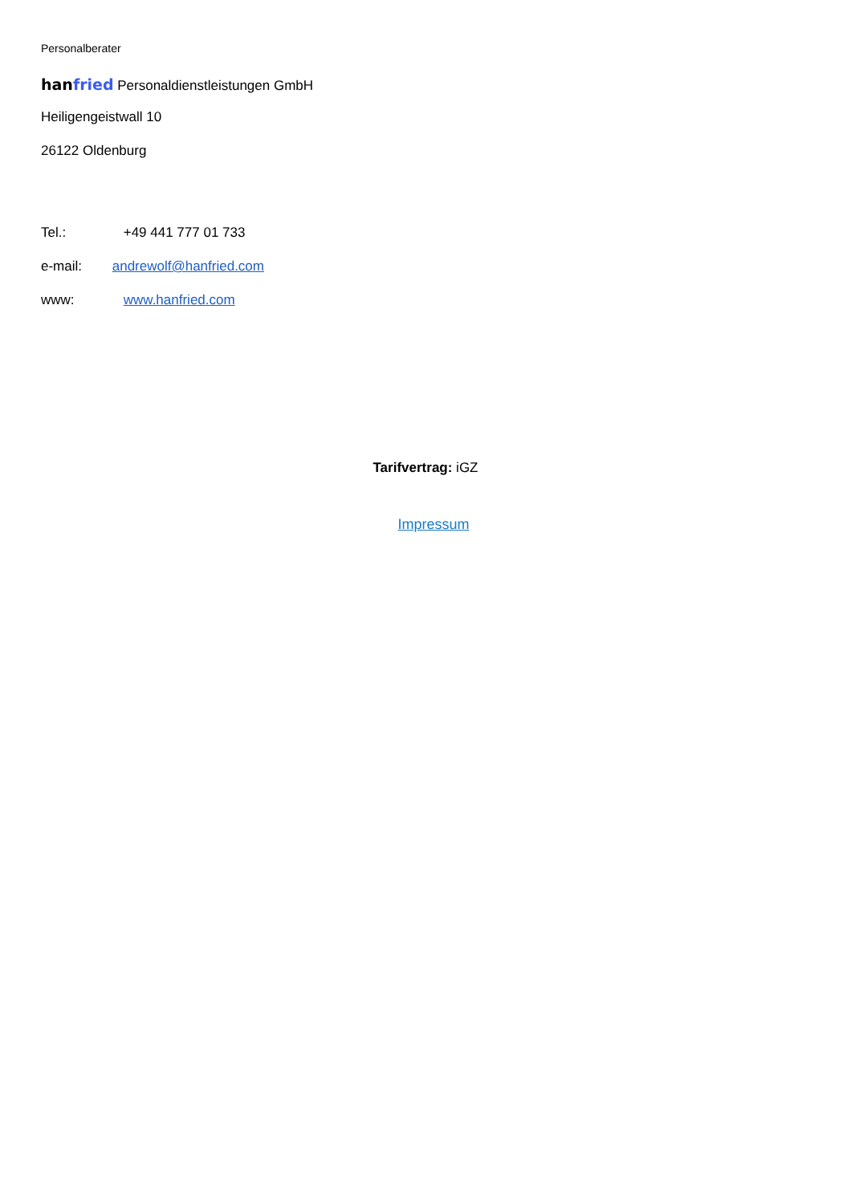Personalberater
hanfried Personaldienstleistungen GmbH
Heiligengeistwall 10
26122 Oldenburg
Tel.: +49 441 777 01 733
e-mail: andrewolf@hanfried.com
www: www.hanfried.com
Tarifvertrag: iGZ
Impressum